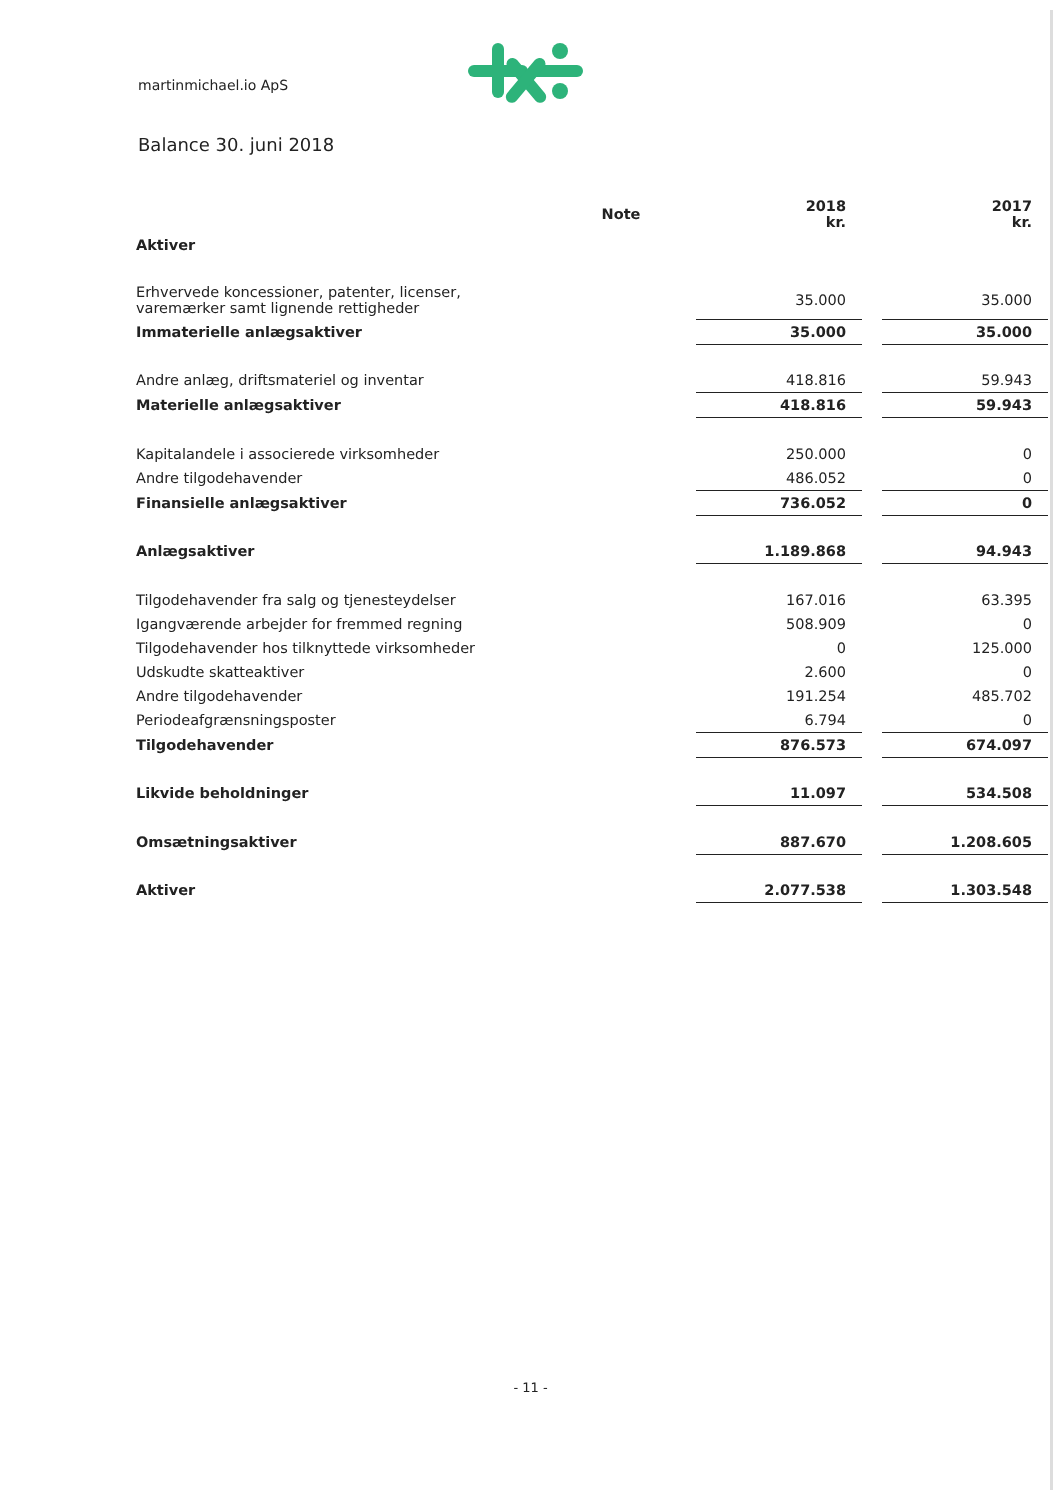martinmichael.io ApS
Balance 30. juni 2018
| | Note | 2018 kr. | | 2017 kr. |
| Aktiver | | | | |
| Erhvervede koncessioner, patenter, licenser, varemærker samt lignende rettigheder | | 35.000 | | 35.000 |
| Immaterielle anlægsaktiver | | 35.000 | | 35.000 |
| Andre anlæg, driftsmateriel og inventar | | 418.816 | | 59.943 |
| Materielle anlægsaktiver | | 418.816 | | 59.943 |
| Kapitalandele i associerede virksomheder | | 250.000 | | 0 |
| Andre tilgodehavender | | 486.052 | | 0 |
| Finansielle anlægsaktiver | | 736.052 | | 0 |
| Anlægsaktiver | | 1.189.868 | | 94.943 |
| Tilgodehavender fra salg og tjenesteydelser | | 167.016 | | 63.395 |
| Igangværende arbejder for fremmed regning | | 508.909 | | 0 |
| Tilgodehavender hos tilknyttede virksomheder | | 0 | | 125.000 |
| Udskudte skatteaktiver | | 2.600 | | 0 |
| Andre tilgodehavender | | 191.254 | | 485.702 |
| Periodeafgrænsningsposter | | 6.794 | | 0 |
| Tilgodehavender | | 876.573 | | 674.097 |
| Likvide beholdninger | | 11.097 | | 534.508 |
| Omsætningsaktiver | | 887.670 | | 1.208.605 |
| Aktiver | | 2.077.538 | | 1.303.548 |
- 11 -